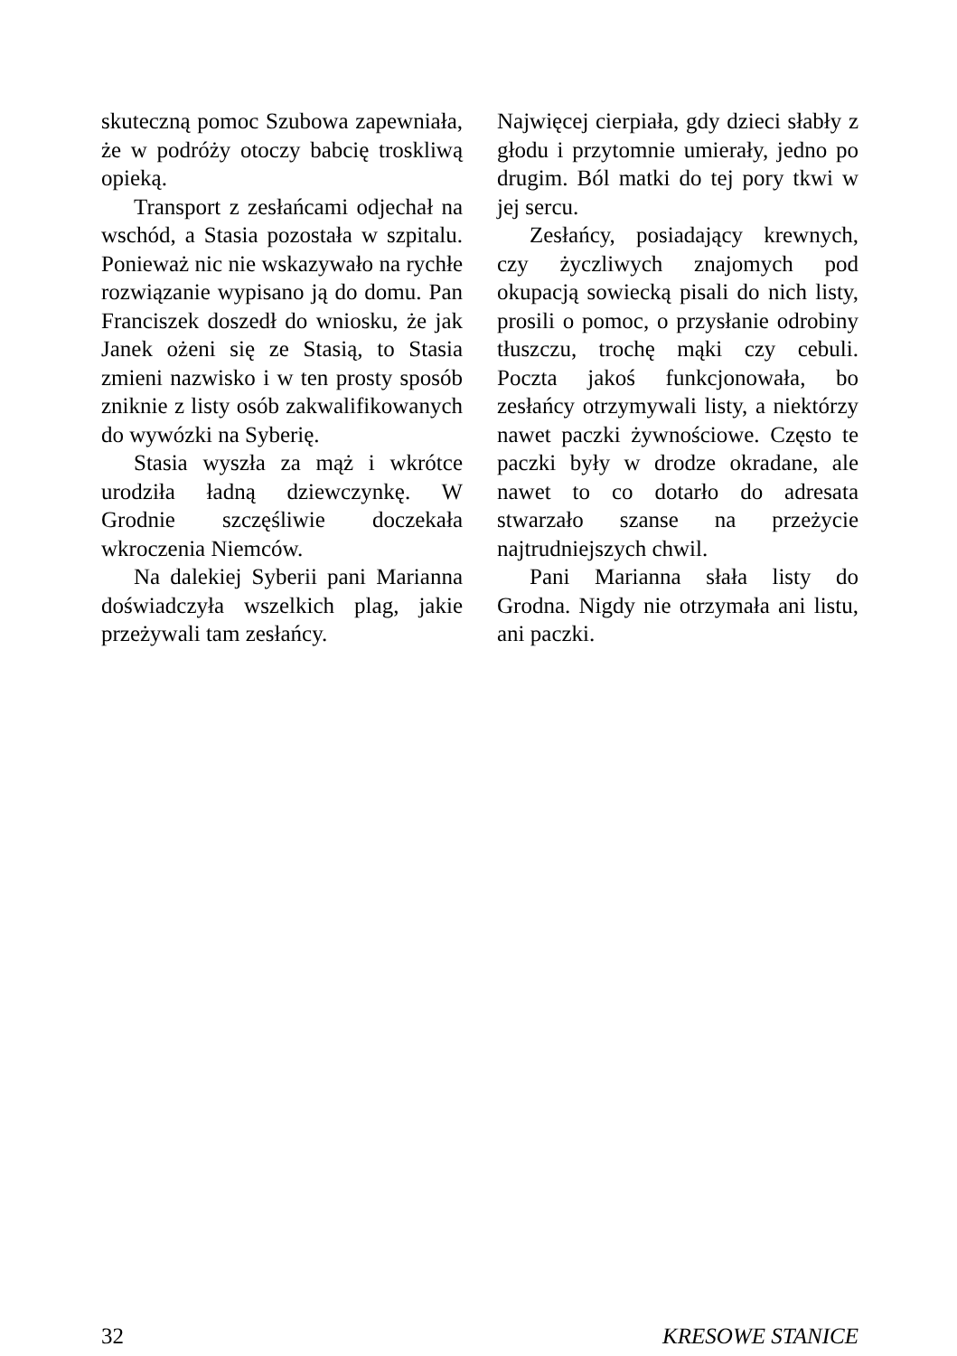skuteczną pomoc Szubowa zapewniała, że w podróży otoczy babcię troskliwą opieką.
Transport z zesłańcami odjechał na wschód, a Stasia pozostała w szpitalu. Ponieważ nic nie wskazywało na rychłe rozwiązanie wypisano ją do domu. Pan Franciszek doszedł do wniosku, że jak Janek ożeni się ze Stasią, to Stasia zmieni nazwisko i w ten prosty sposób zniknie z listy osób zakwalifikowanych do wywózki na Syberię.
Stasia wyszła za mąż i wkrótce urodziła ładną dziewczynkę. W Grodnie szczęśliwie doczekała wkroczenia Niemców.
Na dalekiej Syberii pani Marianna doświadczyła wszelkich plag, jakie przeżywali tam zesłańcy.
Najwięcej cierpiała, gdy dzieci słabły z głodu i przytomnie umierały, jedno po drugim. Ból matki do tej pory tkwi w jej sercu.
Zesłańcy, posiadający krewnych, czy życzliwych znajomych pod okupacją sowiecką pisali do nich listy, prosili o pomoc, o przysłanie odrobiny tłuszczu, trochę mąki czy cebuli. Poczta jakoś funkcjonowała, bo zesłańcy otrzymywali listy, a niektórzy nawet paczki żywnościowe. Często te paczki były w drodze okradane, ale nawet to co dotarło do adresata stwarzało szanse na przeżycie najtrudniejszych chwil.
Pani Marianna słała listy do Grodna. Nigdy nie otrzymała ani listu, ani paczki.
32 KRESOWE STANICE